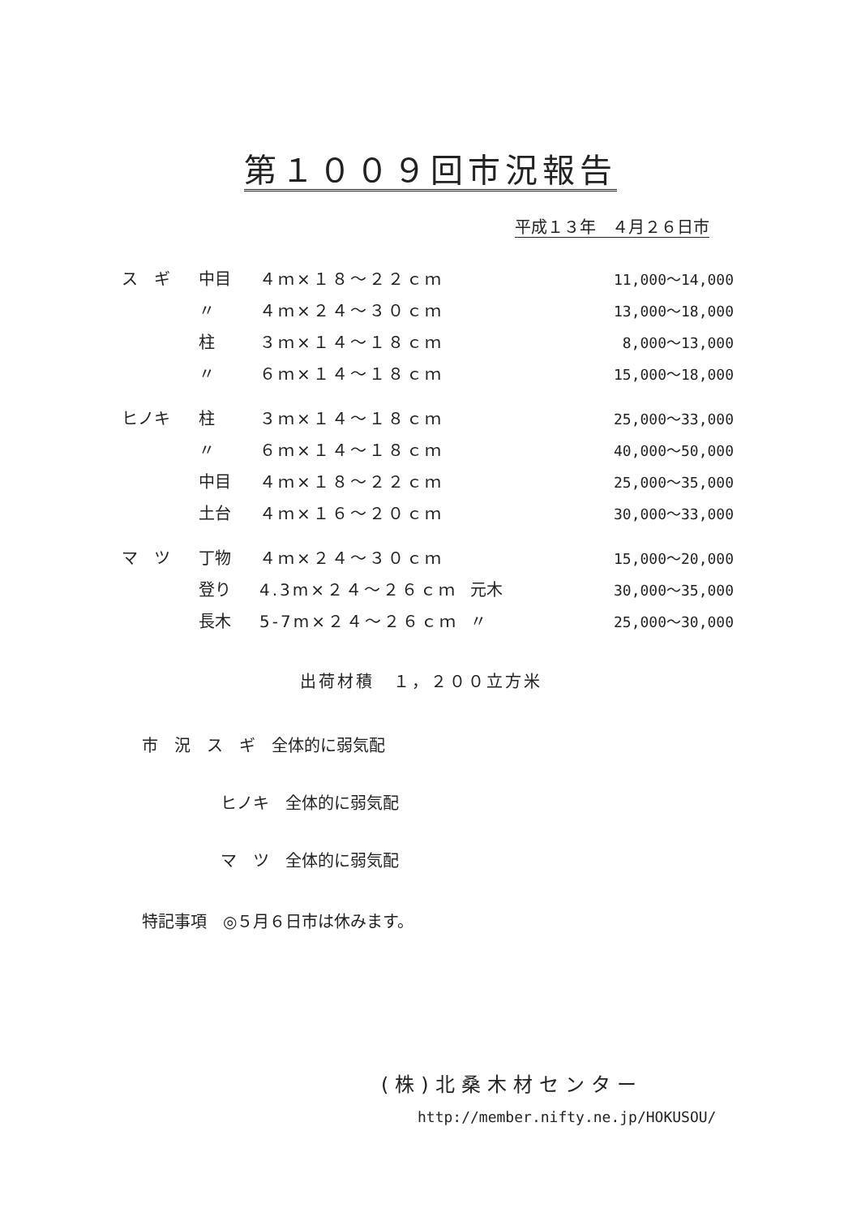第１００９回市況報告
平成１３年　４月２６日市
| ス ギ | 中目 | ４ｍ×１８～２２ｃｍ | | 11,000～14,000 |
| | 〃 | ４ｍ×２４～３０ｃｍ | | 13,000～18,000 |
| | 柱 | ３ｍ×１４～１８ｃｍ | | 8,000～13,000 |
| | 〃 | ６ｍ×１４～１８ｃｍ | | 15,000～18,000 |
| ヒノキ | 柱 | ３ｍ×１４～１８ｃｍ | | 25,000～33,000 |
| | 〃 | ６ｍ×１４～１８ｃｍ | | 40,000～50,000 |
| | 中目 | ４ｍ×１８～２２ｃｍ | | 25,000～35,000 |
| | 土台 | ４ｍ×１６～２０ｃｍ | | 30,000～33,000 |
| マ ツ | 丁物 | ４ｍ×２４～３０ｃｍ | | 15,000～20,000 |
| | 登り | 4.3m×２４～２６ｃｍ | 元木 | 30,000～35,000 |
| | 長木 | 5-7m×２４～２６ｃｍ | 〃 | 25,000～30,000 |
出荷材積　１，２００立方米
市　況　ス　ギ　全体的に弱気配
ヒノキ　全体的に弱気配
マ　ツ　全体的に弱気配
特記事項　◎５月６日市は休みます。
(株)北桑木材センター
http://member.nifty.ne.jp/HOKUSOU/